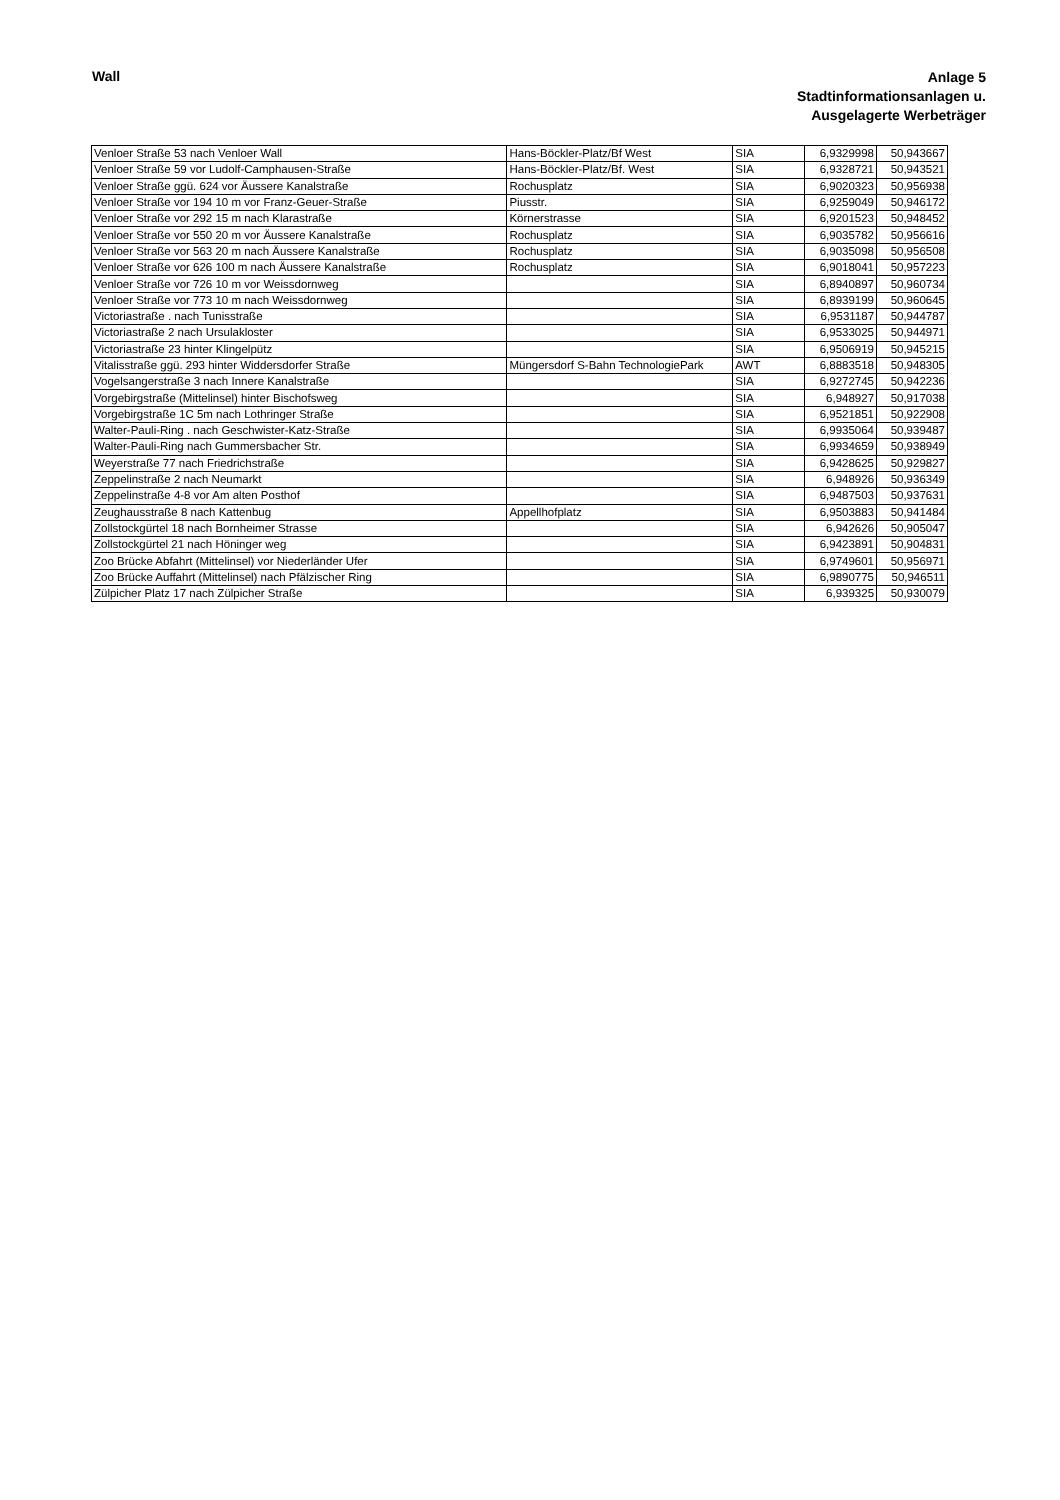Wall
Anlage 5
Stadtinformationsanlagen u.
Ausgelagerte Werbeträger
| Venloer Straße 53 nach Venloer Wall | Hans-Böckler-Platz/Bf West | SIA | 6,9329998 | 50,943667 |
| Venloer Straße 59 vor Ludolf-Camphausen-Straße | Hans-Böckler-Platz/Bf. West | SIA | 6,9328721 | 50,943521 |
| Venloer Straße ggü. 624 vor Äussere Kanalstraße | Rochusplatz | SIA | 6,9020323 | 50,956938 |
| Venloer Straße vor 194 10 m vor Franz-Geuer-Straße | Piusstr. | SIA | 6,9259049 | 50,946172 |
| Venloer Straße vor 292 15 m nach Klarastraße | Körnerstrasse | SIA | 6,9201523 | 50,948452 |
| Venloer Straße vor 550 20 m vor Äussere Kanalstraße | Rochusplatz | SIA | 6,9035782 | 50,956616 |
| Venloer Straße vor 563 20 m nach Äussere Kanalstraße | Rochusplatz | SIA | 6,9035098 | 50,956508 |
| Venloer Straße vor 626 100 m nach Äussere Kanalstraße | Rochusplatz | SIA | 6,9018041 | 50,957223 |
| Venloer Straße vor 726 10 m vor Weissdornweg | | SIA | 6,8940897 | 50,960734 |
| Venloer Straße vor 773 10 m nach Weissdornweg | | SIA | 6,8939199 | 50,960645 |
| Victoriastraße . nach Tunisstraße | | SIA | 6,9531187 | 50,944787 |
| Victoriastraße 2 nach Ursulakloster | | SIA | 6,9533025 | 50,944971 |
| Victoriastraße 23 hinter Klingelpütz | | SIA | 6,9506919 | 50,945215 |
| Vitalisstraße ggü. 293 hinter Widdersdorfer Straße | Müngersdorf S-Bahn TechnologiePark | AWT | 6,8883518 | 50,948305 |
| Vogelsangerstraße 3 nach Innere Kanalstraße | | SIA | 6,9272745 | 50,942236 |
| Vorgebirgstraße (Mittelinsel) hinter Bischofsweg | | SIA | 6,948927 | 50,917038 |
| Vorgebirgstraße 1C 5m nach Lothringer Straße | | SIA | 6,9521851 | 50,922908 |
| Walter-Pauli-Ring . nach Geschwister-Katz-Straße | | SIA | 6,9935064 | 50,939487 |
| Walter-Pauli-Ring nach Gummersbacher Str. | | SIA | 6,9934659 | 50,938949 |
| Weyerstraße 77 nach Friedrichstraße | | SIA | 6,9428625 | 50,929827 |
| Zeppelinstraße 2 nach Neumarkt | | SIA | 6,948926 | 50,936349 |
| Zeppelinstraße 4-8 vor Am alten Posthof | | SIA | 6,9487503 | 50,937631 |
| Zeughausstraße 8 nach Kattenbug | Appellhofplatz | SIA | 6,9503883 | 50,941484 |
| Zollstockgürtel 18 nach Bornheimer Strasse | | SIA | 6,942626 | 50,905047 |
| Zollstockgürtel 21 nach Höninger weg | | SIA | 6,9423891 | 50,904831 |
| Zoo Brücke Abfahrt (Mittelinsel) vor Niederländer Ufer | | SIA | 6,9749601 | 50,956971 |
| Zoo Brücke Auffahrt (Mittelinsel) nach Pfälzischer Ring | | SIA | 6,9890775 | 50,946511 |
| Zülpicher Platz 17 nach Zülpicher Straße | | SIA | 6,939325 | 50,930079 |